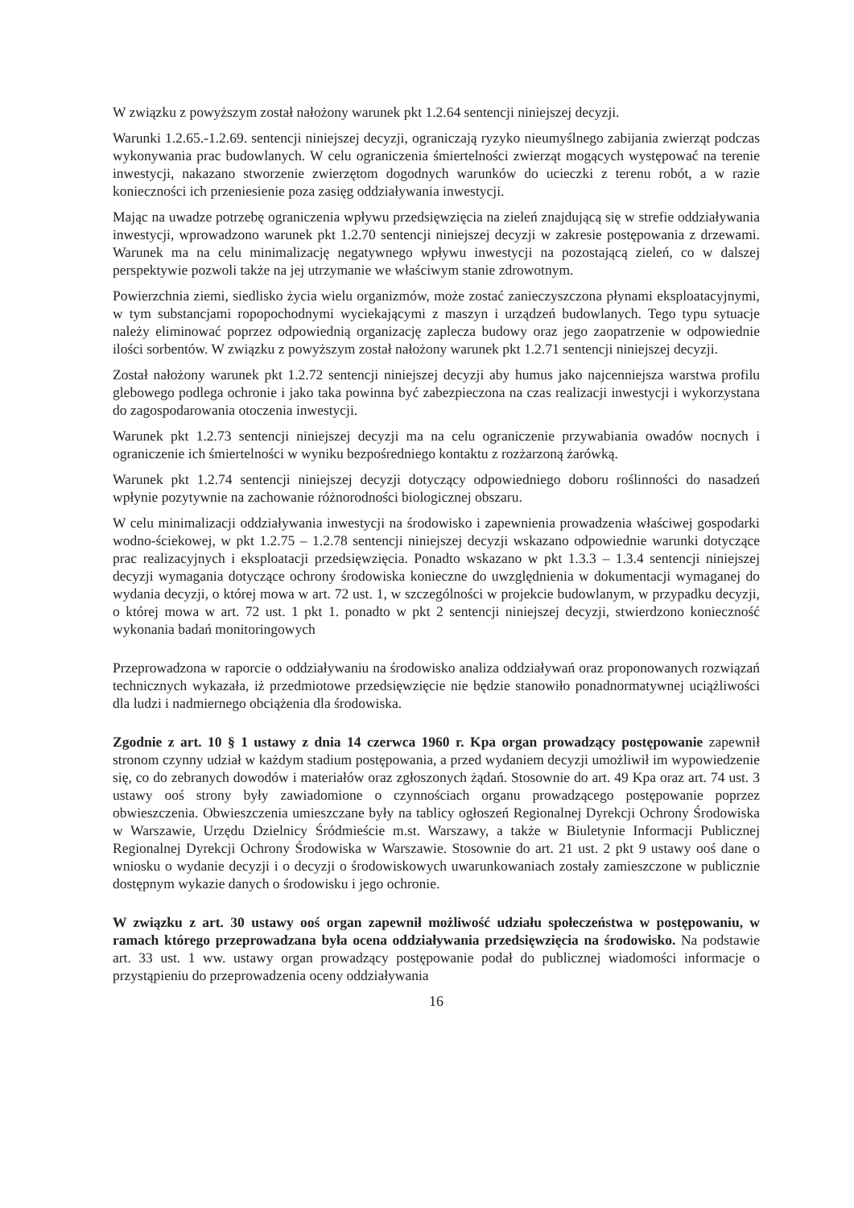W związku z powyższym został nałożony warunek pkt 1.2.64 sentencji niniejszej decyzji.
Warunki 1.2.65.-1.2.69. sentencji niniejszej decyzji, ograniczają ryzyko nieumyślnego zabijania zwierząt podczas wykonywania prac budowlanych. W celu ograniczenia śmiertelności zwierząt mogących występować na terenie inwestycji, nakazano stworzenie zwierzętom dogodnych warunków do ucieczki z terenu robót, a w razie konieczności ich przeniesienie poza zasięg oddziaływania inwestycji.
Mając na uwadze potrzebę ograniczenia wpływu przedsięwzięcia na zieleń znajdującą się w strefie oddziaływania inwestycji, wprowadzono warunek pkt 1.2.70 sentencji niniejszej decyzji w zakresie postępowania z drzewami. Warunek ma na celu minimalizację negatywnego wpływu inwestycji na pozostającą zieleń, co w dalszej perspektywie pozwoli także na jej utrzymanie we właściwym stanie zdrowotnym.
Powierzchnia ziemi, siedlisko życia wielu organizmów, może zostać zanieczyszczona płynami eksploatacyjnymi, w tym substancjami ropopochodnymi wyciekającymi z maszyn i urządzeń budowlanych. Tego typu sytuacje należy eliminować poprzez odpowiednią organizację zaplecza budowy oraz jego zaopatrzenie w odpowiednie ilości sorbentów. W związku z powyższym został nałożony warunek pkt 1.2.71 sentencji niniejszej decyzji.
Został nałożony warunek pkt 1.2.72 sentencji niniejszej decyzji aby humus jako najcenniejsza warstwa profilu glebowego podlega ochronie i jako taka powinna być zabezpieczona na czas realizacji inwestycji i wykorzystana do zagospodarowania otoczenia inwestycji.
Warunek pkt 1.2.73 sentencji niniejszej decyzji ma na celu ograniczenie przywabiania owadów nocnych i ograniczenie ich śmiertelności w wyniku bezpośredniego kontaktu z rozżarzoną żarówką.
Warunek pkt 1.2.74 sentencji niniejszej decyzji dotyczący odpowiedniego doboru roślinności do nasadzeń wpłynie pozytywnie na zachowanie różnorodności biologicznej obszaru.
W celu minimalizacji oddziaływania inwestycji na środowisko i zapewnienia prowadzenia właściwej gospodarki wodno-ściekowej, w pkt 1.2.75 – 1.2.78 sentencji niniejszej decyzji wskazano odpowiednie warunki dotyczące prac realizacyjnych i eksploatacji przedsięwzięcia. Ponadto wskazano w pkt 1.3.3 – 1.3.4 sentencji niniejszej decyzji wymagania dotyczące ochrony środowiska konieczne do uwzględnienia w dokumentacji wymaganej do wydania decyzji, o której mowa w art. 72 ust. 1, w szczególności w projekcie budowlanym, w przypadku decyzji, o której mowa w art. 72 ust. 1 pkt 1. ponadto w pkt 2 sentencji niniejszej decyzji, stwierdzono konieczność wykonania badań monitoringowych
Przeprowadzona w raporcie o oddziaływaniu na środowisko analiza oddziaływań oraz proponowanych rozwiązań technicznych wykazała, iż przedmiotowe przedsięwzięcie nie będzie stanowiło ponadnormatywnej uciążliwości dla ludzi i nadmiernego obciążenia dla środowiska.
Zgodnie z art. 10 § 1 ustawy z dnia 14 czerwca 1960 r. Kpa organ prowadzący postępowanie zapewnił stronom czynny udział w każdym stadium postępowania, a przed wydaniem decyzji umożliwił im wypowiedzenie się, co do zebranych dowodów i materiałów oraz zgłoszonych żądań. Stosownie do art. 49 Kpa oraz art. 74 ust. 3 ustawy ooś strony były zawiadomione o czynnościach organu prowadzącego postępowanie poprzez obwieszczenia. Obwieszczenia umieszczane były na tablicy ogłoszeń Regionalnej Dyrekcji Ochrony Środowiska w Warszawie, Urzędu Dzielnicy Śródmieście m.st. Warszawy, a także w Biuletynie Informacji Publicznej Regionalnej Dyrekcji Ochrony Środowiska w Warszawie. Stosownie do art. 21 ust. 2 pkt 9 ustawy ooś dane o wniosku o wydanie decyzji i o decyzji o środowiskowych uwarunkowaniach zostały zamieszczone w publicznie dostępnym wykazie danych o środowisku i jego ochronie.
W związku z art. 30 ustawy ooś organ zapewnił możliwość udziału społeczeństwa w postępowaniu, w ramach którego przeprowadzana była ocena oddziaływania przedsięwzięcia na środowisko. Na podstawie art. 33 ust. 1 ww. ustawy organ prowadzący postępowanie podał do publicznej wiadomości informacje o przystąpieniu do przeprowadzenia oceny oddziaływania
16